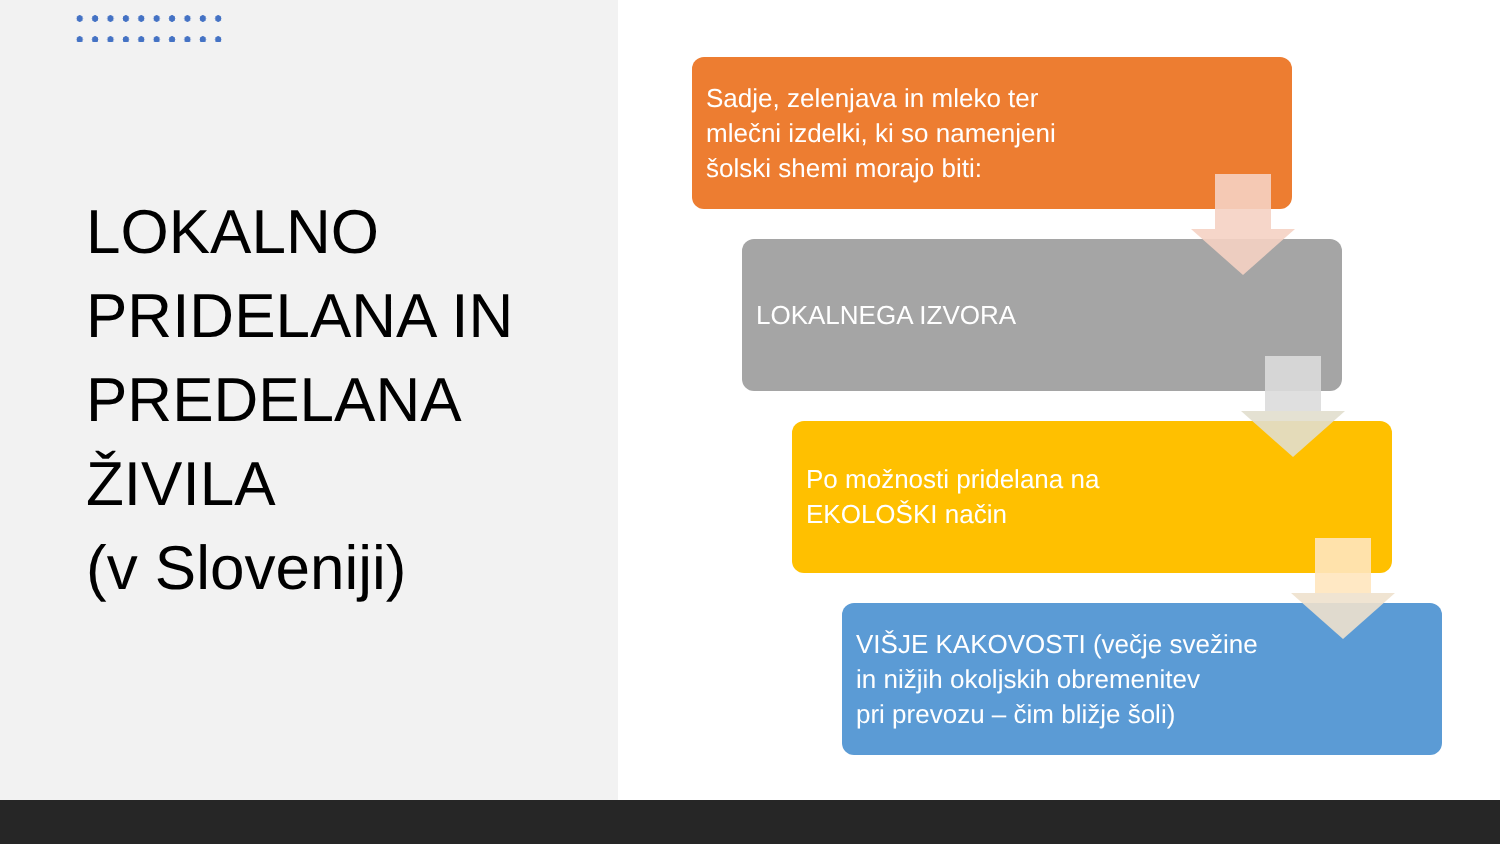LOKALNO
PRIDELANA IN
PREDELANA
ŽIVILA
(v Sloveniji)
Sadje, zelenjava in mleko ter
mlečni izdelki, ki so namenjeni
šolski shemi morajo biti:
LOKALNEGA IZVORA
Po možnosti pridelana na
EKOLOŠKI način
VIŠJE KAKOVOSTI (večje svežine
in nižjih okoljskih obremenitev
pri prevozu – čim bližje šoli)